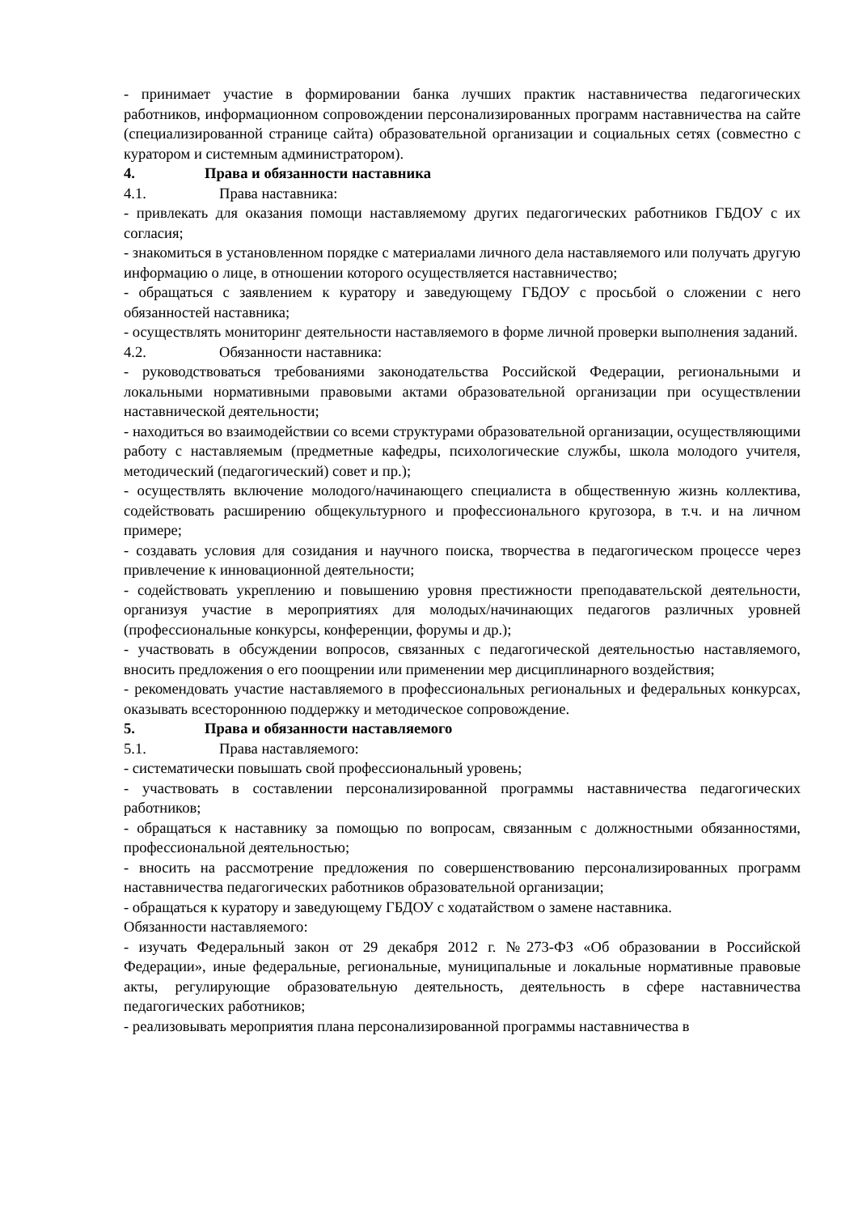- принимает участие в формировании банка лучших практик наставничества педагогических работников, информационном сопровождении персонализированных программ наставничества на сайте (специализированной странице сайта) образовательной организации и социальных сетях (совместно с куратором и системным администратором).
4. Права и обязанности наставника
4.1. Права наставника:
- привлекать для оказания помощи наставляемому других педагогических работников ГБДОУ с их согласия;
- знакомиться в установленном порядке с материалами личного дела наставляемого или получать другую информацию о лице, в отношении которого осуществляется наставничество;
- обращаться с заявлением к куратору и заведующему ГБДОУ с просьбой о сложении с него обязанностей наставника;
- осуществлять мониторинг деятельности наставляемого в форме личной проверки выполнения заданий.
4.2. Обязанности наставника:
- руководствоваться требованиями законодательства Российской Федерации, региональными и локальными нормативными правовыми актами образовательной организации при осуществлении наставнической деятельности;
- находиться во взаимодействии со всеми структурами образовательной организации, осуществляющими работу с наставляемым (предметные кафедры, психологические службы, школа молодого учителя, методический (педагогический) совет и пр.);
- осуществлять включение молодого/начинающего специалиста в общественную жизнь коллектива, содействовать расширению общекультурного и профессионального кругозора, в т.ч. и на личном примере;
- создавать условия для созидания и научного поиска, творчества в педагогическом процессе через привлечение к инновационной деятельности;
- содействовать укреплению и повышению уровня престижности преподавательской деятельности, организуя участие в мероприятиях для молодых/начинающих педагогов различных уровней (профессиональные конкурсы, конференции, форумы и др.);
- участвовать в обсуждении вопросов, связанных с педагогической деятельностью наставляемого, вносить предложения о его поощрении или применении мер дисциплинарного воздействия;
- рекомендовать участие наставляемого в профессиональных региональных и федеральных конкурсах, оказывать всестороннюю поддержку и методическое сопровождение.
5. Права и обязанности наставляемого
5.1. Права наставляемого:
- систематически повышать свой профессиональный уровень;
- участвовать в составлении персонализированной программы наставничества педагогических работников;
- обращаться к наставнику за помощью по вопросам, связанным с должностными обязанностями, профессиональной деятельностью;
- вносить на рассмотрение предложения по совершенствованию персонализированных программ наставничества педагогических работников образовательной организации;
- обращаться к куратору и заведующему ГБДОУ с ходатайством о замене наставника.
Обязанности наставляемого:
- изучать Федеральный закон от 29 декабря 2012 г. №273-ФЗ «Об образовании в Российской Федерации», иные федеральные, региональные, муниципальные и локальные нормативные правовые акты, регулирующие образовательную деятельность, деятельность в сфере наставничества педагогических работников;
- реализовывать мероприятия плана персонализированной программы наставничества в